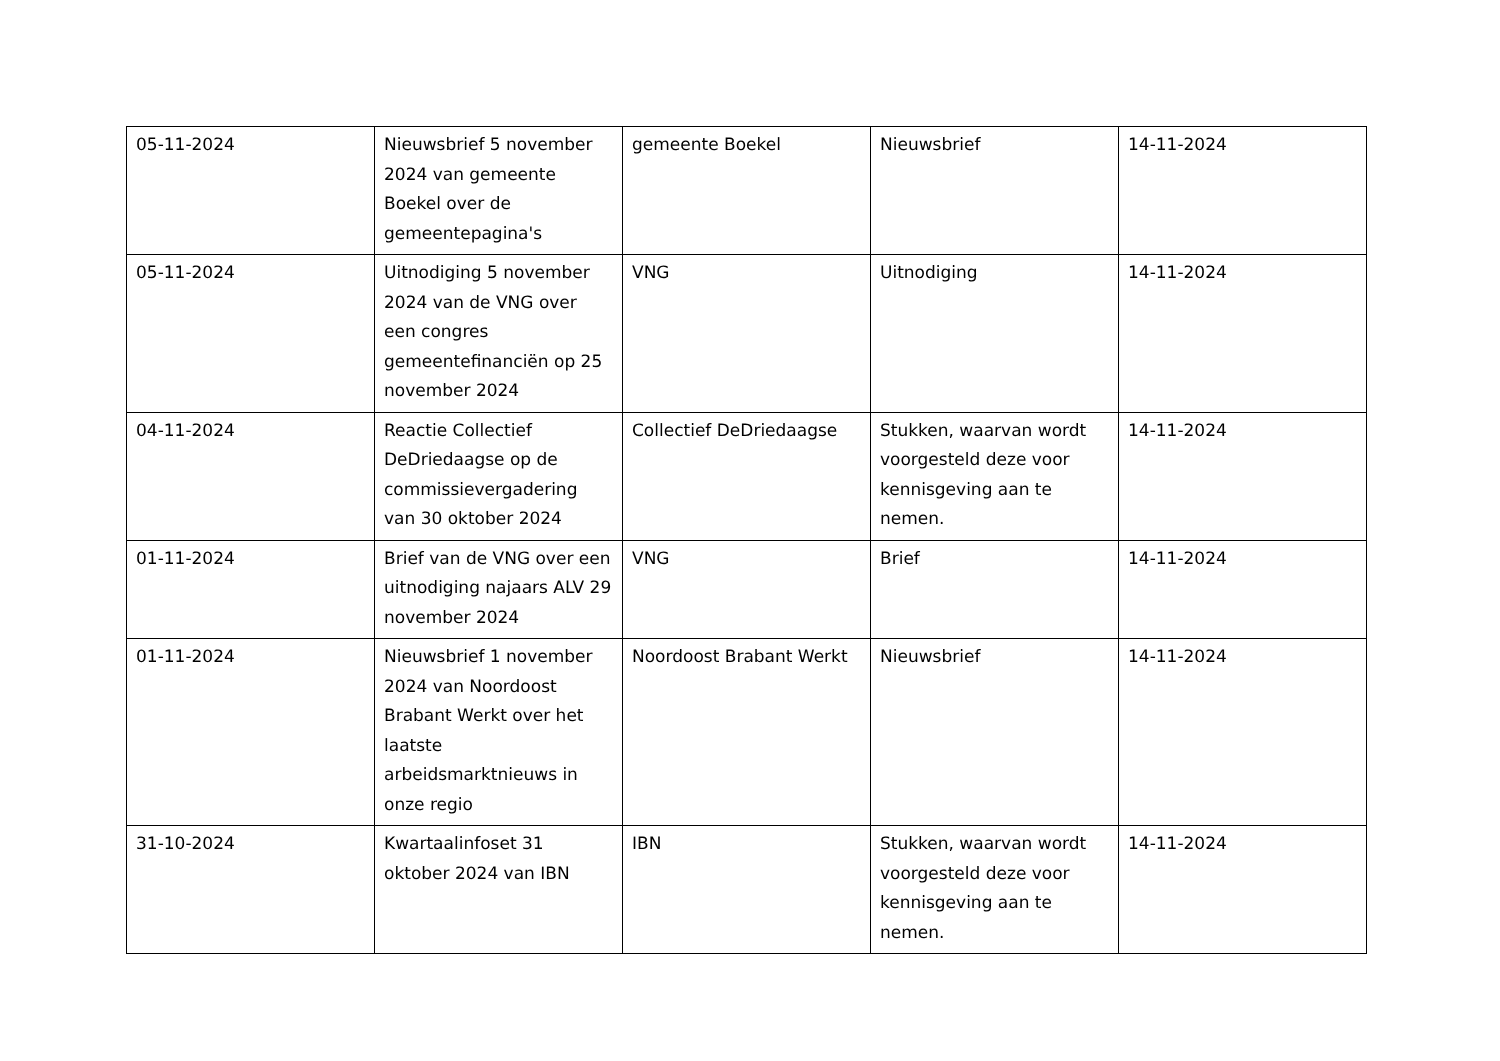| 05-11-2024 | Nieuwsbrief 5 november 2024 van gemeente Boekel over de gemeentepagina's | gemeente Boekel | Nieuwsbrief | 14-11-2024 |
| 05-11-2024 | Uitnodiging 5 november 2024 van de VNG over een congres gemeentefinanciën op 25 november 2024 | VNG | Uitnodiging | 14-11-2024 |
| 04-11-2024 | Reactie Collectief DeDriedaagse op de commissievergadering van 30 oktober 2024 | Collectief DeDriedaagse | Stukken, waarvan wordt voorgesteld deze voor kennisgeving aan te nemen. | 14-11-2024 |
| 01-11-2024 | Brief van de VNG over een uitnodiging najaars ALV 29 november 2024 | VNG | Brief | 14-11-2024 |
| 01-11-2024 | Nieuwsbrief 1 november 2024 van Noordoost Brabant Werkt over het laatste arbeidsmarktnieuws in onze regio | Noordoost Brabant Werkt | Nieuwsbrief | 14-11-2024 |
| 31-10-2024 | Kwartaalinfoset 31 oktober 2024 van IBN | IBN | Stukken, waarvan wordt voorgesteld deze voor kennisgeving aan te nemen. | 14-11-2024 |